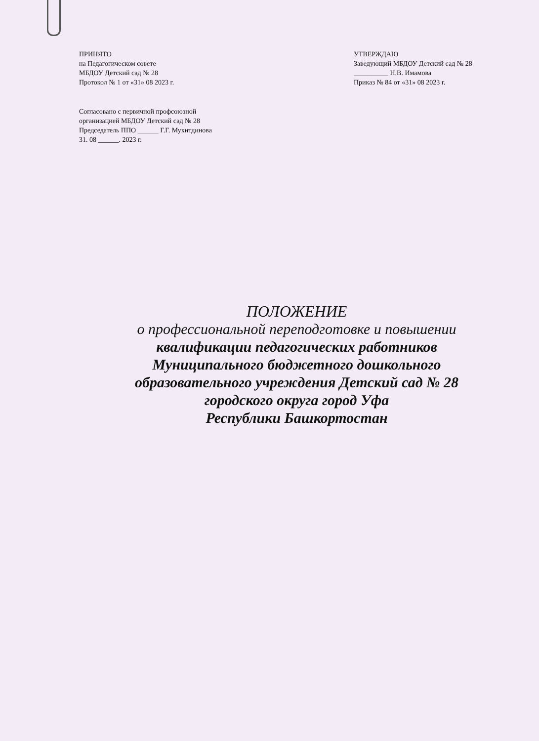ПРИНЯТО
на Педагогическом совете
МБДОУ Детский сад № 28
Протокол № 1 от «31» 08 2023 г.
Согласовано с первичной профсоюзной
организацией МБДОУ Детский сад № 28
Председатель ППО ______ Г.Г. Мухитдинова
31. 08 ______. 2023 г.
УТВЕРЖДАЮ
Заведующий МБДОУ Детский сад № 28
__________ Н.В. Имамова
Приказ № 84 от «31» 08 2023 г.
ПОЛОЖЕНИЕ
о профессиональной переподготовке и повышении
квалификации педагогических работников
Муниципального бюджетного дошкольного
образовательного учреждения Детский сад № 28
городского округа город Уфа
Республики Башкортостан